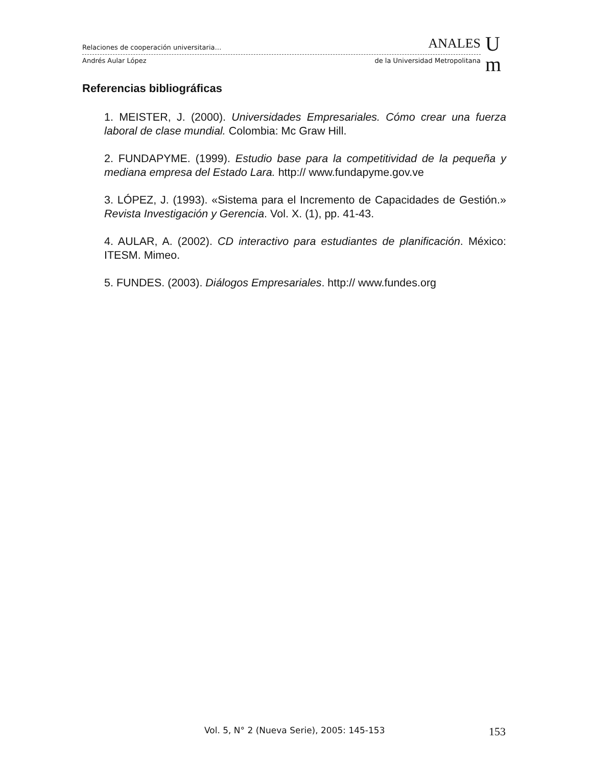Relaciones de cooperación universitaria… ANALES
Andrés Aular López de la Universidad Metropolitana
U
m
Referencias bibliográficas
1. MEISTER, J. (2000). Universidades Empresariales. Cómo crear una fuerza laboral de clase mundial. Colombia: Mc Graw Hill.
2. FUNDAPYME. (1999). Estudio base para la competitividad de la pequeña y mediana empresa del Estado Lara. http:// www.fundapyme.gov.ve
3. LÓPEZ, J. (1993). «Sistema para el Incremento de Capacidades de Gestión.» Revista Investigación y Gerencia. Vol. X. (1), pp. 41-43.
4. AULAR, A. (2002). CD interactivo para estudiantes de planificación. México: ITESM. Mimeo.
5. FUNDES. (2003). Diálogos Empresariales. http:// www.fundes.org
Vol. 5, N° 2 (Nueva Serie), 2005: 145-153 153